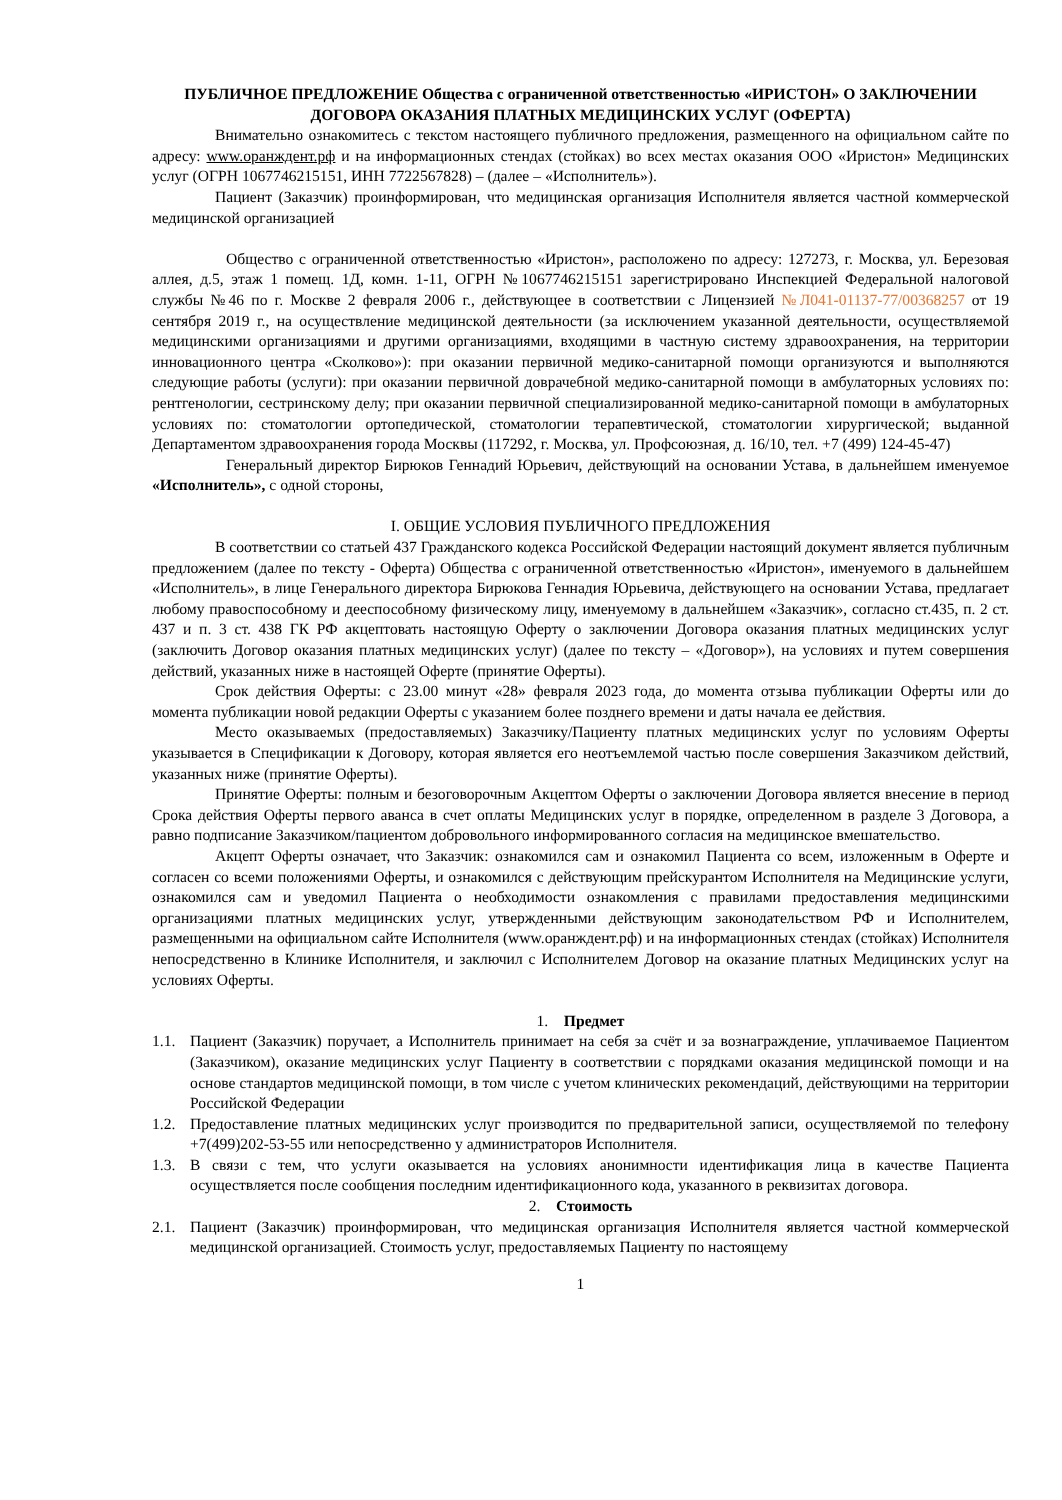ПУБЛИЧНОЕ ПРЕДЛОЖЕНИЕ Общества с ограниченной ответственностью «ИРИСТОН» О ЗАКЛЮЧЕНИИ ДОГОВОРА ОКАЗАНИЯ ПЛАТНЫХ МЕДИЦИНСКИХ УСЛУГ (ОФЕРТА)
Внимательно ознакомитесь с текстом настоящего публичного предложения, размещенного на официальном сайте по адресу: www.оранждент.рф и на информационных стендах (стойках) во всех местах оказания ООО «Иристон» Медицинских услуг (ОГРН 1067746215151, ИНН 7722567828) – (далее – «Исполнитель»).
Пациент (Заказчик) проинформирован, что медицинская организация Исполнителя является частной коммерческой медицинской организацией
Общество с ограниченной ответственностью «Иристон», расположено по адресу: 127273, г. Москва, ул. Березовая аллея, д.5, этаж 1 помещ. 1Д, комн. 1-11, ОГРН №1067746215151 зарегистрировано Инспекцией Федеральной налоговой службы №46 по г. Москве 2 февраля 2006 г., действующее в соответствии с Лицензией №Л041-01137-77/00368257 от 19 сентября 2019 г., на осуществление медицинской деятельности (за исключением указанной деятельности, осуществляемой медицинскими организациями и другими организациями, входящими в частную систему здравоохранения, на территории инновационного центра «Сколково»): при оказании первичной медико-санитарной помощи организуются и выполняются следующие работы (услуги): при оказании первичной доврачебной медико-санитарной помощи в амбулаторных условиях по: рентгенологии, сестринскому делу; при оказании первичной специализированной медико-санитарной помощи в амбулаторных условиях по: стоматологии ортопедической, стоматологии терапевтической, стоматологии хирургической; выданной Департаментом здравоохранения города Москвы (117292, г. Москва, ул. Профсоюзная, д. 16/10, тел. +7 (499) 124-45-47)
Генеральный директор Бирюков Геннадий Юрьевич, действующий на основании Устава, в дальнейшем именуемое «Исполнитель», с одной стороны,
I. ОБЩИЕ УСЛОВИЯ ПУБЛИЧНОГО ПРЕДЛОЖЕНИЯ
В соответствии со статьей 437 Гражданского кодекса Российской Федерации настоящий документ является публичным предложением (далее по тексту - Оферта) Общества с ограниченной ответственностью «Иристон», именуемого в дальнейшем «Исполнитель», в лице Генерального директора Бирюкова Геннадия Юрьевича, действующего на основании Устава, предлагает любому правоспособному и дееспособному физическому лицу, именуемому в дальнейшем «Заказчик», согласно ст.435, п. 2 ст. 437 и п. 3 ст. 438 ГК РФ акцептовать настоящую Оферту о заключении Договора оказания платных медицинских услуг (заключить Договор оказания платных медицинских услуг) (далее по тексту – «Договор»), на условиях и путем совершения действий, указанных ниже в настоящей Оферте (принятие Оферты).
Срок действия Оферты: с 23.00 минут «28» февраля 2023 года, до момента отзыва публикации Оферты или до момента публикации новой редакции Оферты с указанием более позднего времени и даты начала ее действия.
Место оказываемых (предоставляемых) Заказчику/Пациенту платных медицинских услуг по условиям Оферты указывается в Спецификации к Договору, которая является его неотъемлемой частью после совершения Заказчиком действий, указанных ниже (принятие Оферты).
Принятие Оферты: полным и безоговорочным Акцептом Оферты о заключении Договора является внесение в период Срока действия Оферты первого аванса в счет оплаты Медицинских услуг в порядке, определенном в разделе 3 Договора, а равно подписание Заказчиком/пациентом добровольного информированного согласия на медицинское вмешательство.
Акцепт Оферты означает, что Заказчик: ознакомился сам и ознакомил Пациента со всем, изложенным в Оферте и согласен со всеми положениями Оферты, и ознакомился с действующим прейскурантом Исполнителя на Медицинские услуги, ознакомился сам и уведомил Пациента о необходимости ознакомления с правилами предоставления медицинскими организациями платных медицинских услуг, утвержденными действующим законодательством РФ и Исполнителем, размещенными на официальном сайте Исполнителя (www.оранждент.рф) и на информационных стендах (стойках) Исполнителя непосредственно в Клинике Исполнителя, и заключил с Исполнителем Договор на оказание платных Медицинских услуг на условиях Оферты.
1. Предмет
1.1. Пациент (Заказчик) поручает, а Исполнитель принимает на себя за счёт и за вознаграждение, уплачиваемое Пациентом (Заказчиком), оказание медицинских услуг Пациенту в соответствии с порядками оказания медицинской помощи и на основе стандартов медицинской помощи, в том числе с учетом клинических рекомендаций, действующими на территории Российской Федерации
1.2. Предоставление платных медицинских услуг производится по предварительной записи, осуществляемой по телефону +7(499)202-53-55 или непосредственно у администраторов Исполнителя.
1.3. В связи с тем, что услуги оказывается на условиях анонимности идентификация лица в качестве Пациента осуществляется после сообщения последним идентификационного кода, указанного в реквизитах договора.
2. Стоимость
2.1. Пациент (Заказчик) проинформирован, что медицинская организация Исполнителя является частной коммерческой медицинской организацией. Стоимость услуг, предоставляемых Пациенту по настоящему
1